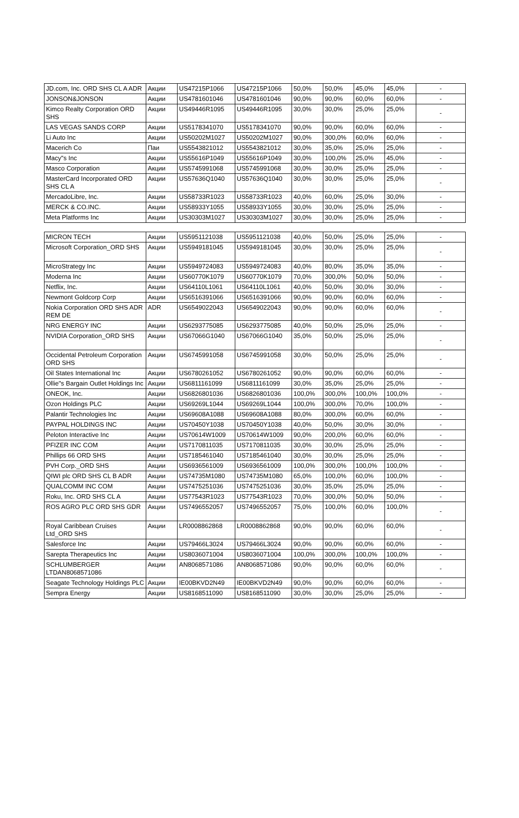| JD.com, Inc. ORD SHS CL A ADR | Акции | US47215P1066 | US47215P1066 | 50,0% | 50,0% | 45,0% | 45,0% | - |
| JONSON&JONSON | Акции | US4781601046 | US4781601046 | 90,0% | 90,0% | 60,0% | 60,0% | - |
| Kimco Realty Corporation ORD SHS | Акции | US49446R1095 | US49446R1095 | 30,0% | 30,0% | 25,0% | 25,0% | - |
| LAS VEGAS SANDS CORP | Акции | US5178341070 | US5178341070 | 90,0% | 90,0% | 60,0% | 60,0% | - |
| Li Auto Inc | Акции | US50202M1027 | US50202M1027 | 90,0% | 300,0% | 60,0% | 60,0% | - |
| Macerich Co | Паи | US5543821012 | US5543821012 | 30,0% | 35,0% | 25,0% | 25,0% | - |
| Macy"s Inc | Акции | US55616P1049 | US55616P1049 | 30,0% | 100,0% | 25,0% | 45,0% | - |
| Masco Corporation | Акции | US5745991068 | US5745991068 | 30,0% | 30,0% | 25,0% | 25,0% | - |
| MasterCard Incorporated ORD SHS CL A | Акции | US57636Q1040 | US57636Q1040 | 30,0% | 30,0% | 25,0% | 25,0% | - |
| MercadoLibre, Inc. | Акции | US58733R1023 | US58733R1023 | 40,0% | 60,0% | 25,0% | 30,0% | - |
| MERCK & CO.INC. | Акции | US58933Y1055 | US58933Y1055 | 30,0% | 30,0% | 25,0% | 25,0% | - |
| Meta Platforms Inc | Акции | US30303M1027 | US30303M1027 | 30,0% | 30,0% | 25,0% | 25,0% | - |
| MICRON TECH | Акции | US5951121038 | US5951121038 | 40,0% | 50,0% | 25,0% | 25,0% | - |
| Microsoft Corporation_ORD SHS | Акции | US5949181045 | US5949181045 | 30,0% | 30,0% | 25,0% | 25,0% | - |
| MicroStrategy Inc | Акции | US5949724083 | US5949724083 | 40,0% | 80,0% | 35,0% | 35,0% | - |
| Moderna Inc | Акции | US60770K1079 | US60770K1079 | 70,0% | 300,0% | 50,0% | 50,0% | - |
| Netflix, Inc. | Акции | US64110L1061 | US64110L1061 | 40,0% | 50,0% | 30,0% | 30,0% | - |
| Newmont Goldcorp Corp | Акции | US6516391066 | US6516391066 | 90,0% | 90,0% | 60,0% | 60,0% | - |
| Nokia Corporation ORD SHS ADR REM DE | ADR | US6549022043 | US6549022043 | 90,0% | 90,0% | 60,0% | 60,0% | - |
| NRG ENERGY INC | Акции | US6293775085 | US6293775085 | 40,0% | 50,0% | 25,0% | 25,0% | - |
| NVIDIA Corporation_ORD SHS | Акции | US67066G1040 | US67066G1040 | 35,0% | 50,0% | 25,0% | 25,0% | - |
| Occidental Petroleum Corporation ORD SHS | Акции | US6745991058 | US6745991058 | 30,0% | 50,0% | 25,0% | 25,0% | - |
| Oil States International Inc | Акции | US6780261052 | US6780261052 | 90,0% | 90,0% | 60,0% | 60,0% | - |
| Ollie"s Bargain Outlet Holdings Inc | Акции | US6811161099 | US6811161099 | 30,0% | 35,0% | 25,0% | 25,0% | - |
| ONEOK, Inc. | Акции | US6826801036 | US6826801036 | 100,0% | 300,0% | 100,0% | 100,0% | - |
| Ozon Holdings PLC | Акции | US69269L1044 | US69269L1044 | 100,0% | 300,0% | 70,0% | 100,0% | - |
| Palantir Technologies Inc | Акции | US69608A1088 | US69608A1088 | 80,0% | 300,0% | 60,0% | 60,0% | - |
| PAYPAL HOLDINGS INC | Акции | US70450Y1038 | US70450Y1038 | 40,0% | 50,0% | 30,0% | 30,0% | - |
| Peloton Interactive Inc | Акции | US70614W1009 | US70614W1009 | 90,0% | 200,0% | 60,0% | 60,0% | - |
| PFIZER INC COM | Акции | US7170811035 | US7170811035 | 30,0% | 30,0% | 25,0% | 25,0% | - |
| Phillips 66 ORD SHS | Акции | US7185461040 | US7185461040 | 30,0% | 30,0% | 25,0% | 25,0% | - |
| PVH Corp._ORD SHS | Акции | US6936561009 | US6936561009 | 100,0% | 300,0% | 100,0% | 100,0% | - |
| QIWI plc ORD SHS CL B ADR | Акции | US74735M1080 | US74735M1080 | 65,0% | 100,0% | 60,0% | 100,0% | - |
| QUALCOMM INC COM | Акции | US7475251036 | US7475251036 | 30,0% | 35,0% | 25,0% | 25,0% | - |
| Roku, Inc. ORD SHS CL A | Акции | US77543R1023 | US77543R1023 | 70,0% | 300,0% | 50,0% | 50,0% | - |
| ROS AGRO PLC ORD SHS GDR | Акции | US7496552057 | US7496552057 | 75,0% | 100,0% | 60,0% | 100,0% | - |
| Royal Caribbean Cruises Ltd_ORD SHS | Акции | LR0008862868 | LR0008862868 | 90,0% | 90,0% | 60,0% | 60,0% | - |
| Salesforce Inc | Акции | US79466L3024 | US79466L3024 | 90,0% | 90,0% | 60,0% | 60,0% | - |
| Sarepta Therapeutics Inc | Акции | US8036071004 | US8036071004 | 100,0% | 300,0% | 100,0% | 100,0% | - |
| SCHLUMBERGER LTDAN8068571086 | Акции | AN8068571086 | AN8068571086 | 90,0% | 90,0% | 60,0% | 60,0% | - |
| Seagate Technology Holdings PLC | Акции | IE00BKVD2N49 | IE00BKVD2N49 | 90,0% | 90,0% | 60,0% | 60,0% | - |
| Sempra Energy | Акции | US8168511090 | US8168511090 | 30,0% | 30,0% | 25,0% | 25,0% | - |